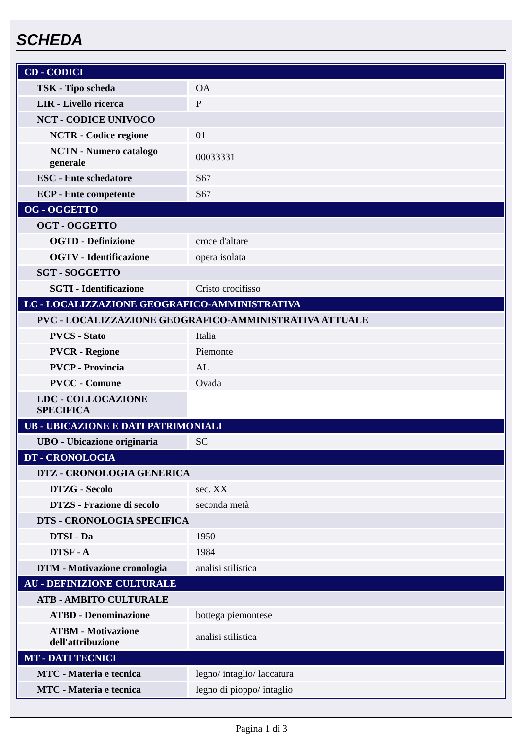SCHEDA
| CD - CODICI | |
| TSK - Tipo scheda | OA |
| LIR - Livello ricerca | P |
| NCT - CODICE UNIVOCO | |
| NCTR - Codice regione | 01 |
| NCTN - Numero catalogo generale | 00033331 |
| ESC - Ente schedatore | S67 |
| ECP - Ente competente | S67 |
| OG - OGGETTO | |
| OGT - OGGETTO | |
| OGTD - Definizione | croce d'altare |
| OGTV - Identificazione | opera isolata |
| SGT - SOGGETTO | |
| SGTI - Identificazione | Cristo crocifisso |
| LC - LOCALIZZAZIONE GEOGRAFICO-AMMINISTRATIVA | |
| PVC - LOCALIZZAZIONE GEOGRAFICO-AMMINISTRATIVA ATTUALE | |
| PVCS - Stato | Italia |
| PVCR - Regione | Piemonte |
| PVCP - Provincia | AL |
| PVCC - Comune | Ovada |
| LDC - COLLOCAZIONE SPECIFICA | |
| UB - UBICAZIONE E DATI PATRIMONIALI | |
| UBO - Ubicazione originaria | SC |
| DT - CRONOLOGIA | |
| DTZ - CRONOLOGIA GENERICA | |
| DTZG - Secolo | sec. XX |
| DTZS - Frazione di secolo | seconda metà |
| DTS - CRONOLOGIA SPECIFICA | |
| DTSI - Da | 1950 |
| DTSF - A | 1984 |
| DTM - Motivazione cronologia | analisi stilistica |
| AU - DEFINIZIONE CULTURALE | |
| ATB - AMBITO CULTURALE | |
| ATBD - Denominazione | bottega piemontese |
| ATBM - Motivazione dell'attribuzione | analisi stilistica |
| MT - DATI TECNICI | |
| MTC - Materia e tecnica | legno/ intaglio/ laccatura |
| MTC - Materia e tecnica | legno di pioppo/ intaglio |
Pagina 1 di 3